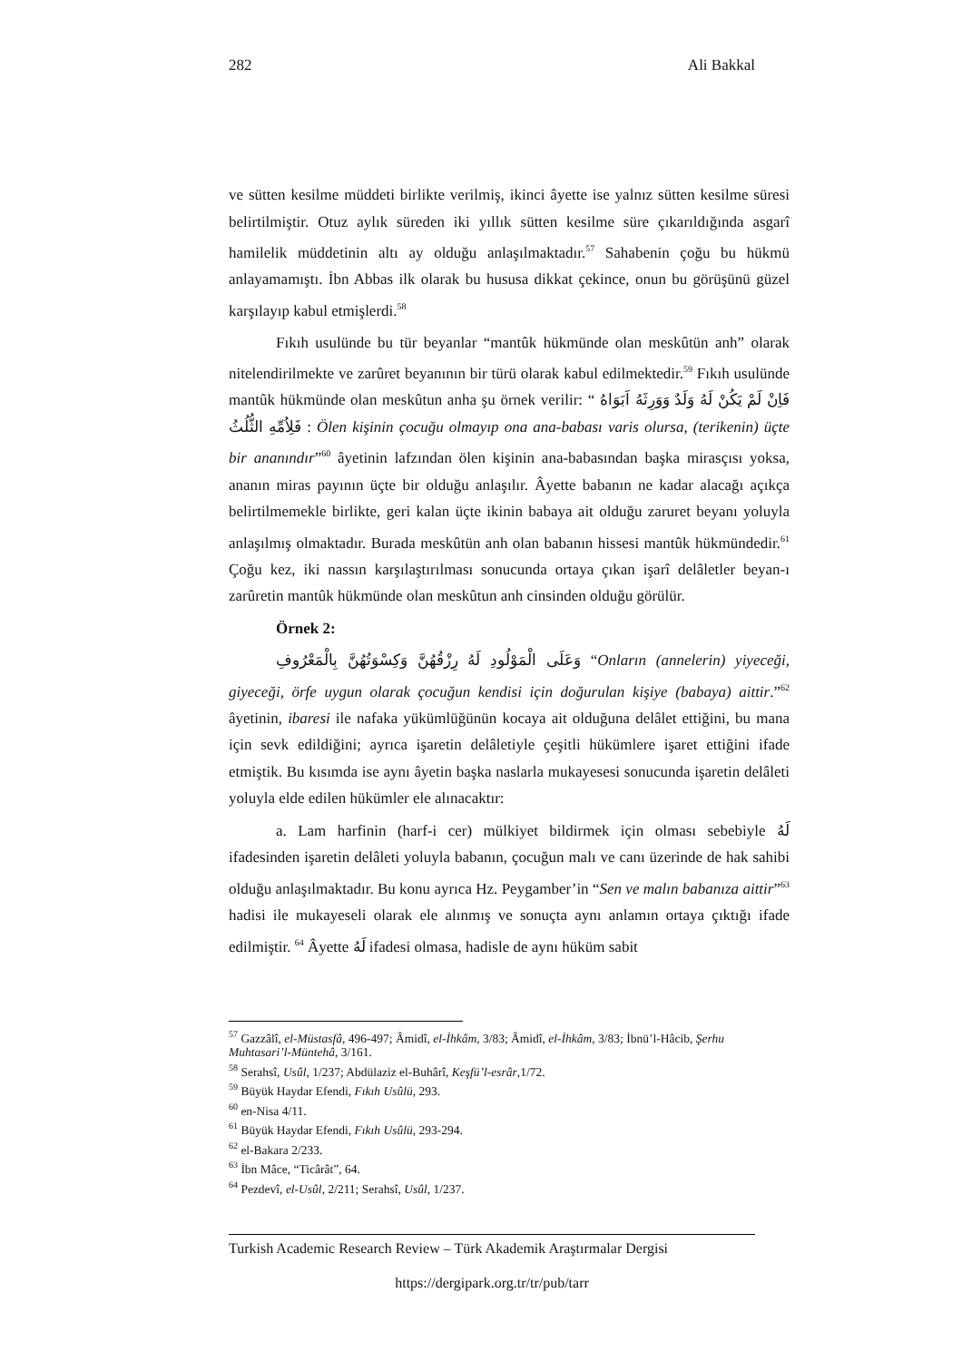282 Ali Bakkal
ve sütten kesilme müddeti birlikte verilmiş, ikinci âyette ise yalnız sütten kesilme süresi belirtilmiştir. Otuz aylık süreden iki yıllık sütten kesilme süre çıkarıldığında asgarî hamilelik müddetinin altı ay olduğu anlaşılmaktadır.<sup>57</sup> Sahabenin çoğu bu hükmü anlayamamıştı. İbn Abbas ilk olarak bu hususa dikkat çekince, onun bu görüşünü güzel karşılayıp kabul etmişlerdi.<sup>58</sup>
Fıkıh usulünde bu tür beyanlar “mantûk hükmünde olan meskûtün anh” olarak nitelendirilmekte ve zarûret beyanının bir türü olarak kabul edilmektedir.<sup>59</sup> Fıkıh usulünde mantûk hükmünde olan meskûtun anha şu örnek verilir: “ فَاِنْ لَمْ يَكُنْ لَهُ وَلَدٌ وَوَرِثَهُ اَبَوَاهُ فَلِاُمِّهِ الثُّلُثُ : Ölen kişinin çocuğu olmayıp ona ana-babası varis olursa, (terikenin) üçte bir ananındır”<sup>60</sup> âyetinin lafzından ölen kişinin ana-babasından başka mirasçısı yoksa, ananın miras payının üçte bir olduğu anlaşılır. Âyette babanın ne kadar alacağı açıkça belirtilmemekle birlikte, geri kalan üçte ikinin babaya ait olduğu zaruret beyanı yoluyla anlaşılmış olmaktadır. Burada meskûtün anh olan babanın hissesi mantûk hükmündedir.<sup>61</sup> Çoğu kez, iki nassın karşılaştırılması sonucunda ortaya çıkan işarî delâletler beyan-ı zarûretin mantûk hükmünde olan meskûtun anh cinsinden olduğu görülür.
Örnek 2:
وَعَلَى الْمَوْلُودِ لَهُ رِزْقُهُنَّ وَكِسْوَتُهُنَّ بِالْمَعْرُوفِ “Onların (annelerin) yiyeceği, giyeceği, örfe uygun olarak çocuğun kendisi için doğurulan kişiye (babaya) aittir.”<sup>62</sup> âyetinin, ibaresi ile nafaka yükümlüğünün kocaya ait olduğuna delâlet ettiğini, bu mana için sevk edildiğini; ayrıca işaretin delâletiyle çeşitli hükümlere işaret ettiğini ifade etmiştik. Bu kısımda ise aynı âyetin başka naslarla mukayesesi sonucunda işaretin delâleti yoluyla elde edilen hükümler ele alınacaktır:
a. Lam harfinin (harf-i cer) mülkiyet bildirmek için olması sebebiyle لَهُ ifadesinden işaretin delâleti yoluyla babanın, çocuğun malı ve canı üzerinde de hak sahibi olduğu anlaşılmaktadır. Bu konu ayrıca Hz. Peygamber’in “Sen ve malın babanıza aittir”<sup>63</sup> hadisi ile mukayeseli olarak ele alınmış ve sonuçta aynı anlamın ortaya çıktığı ifade edilmiştir. <sup>64</sup> Âyette لَهُ ifadesi olmasa, hadisle de aynı hüküm sabit
<sup>57</sup> Gazzâlî, el-Müstasfâ, 496-497; Âmidî, el-İhkâm, 3/83; Âmidî, el-İhkâm, 3/83; İbnü’l-Hâcib, Şerhu Muhtasari’l-Müntehâ, 3/161.
<sup>58</sup> Serahsî, Usûl, 1/237; Abdülaziz el-Buhârî, Keşfü’l-esrâr,1/72.
<sup>59</sup> Büyük Haydar Efendi, Fıkıh Usûlü, 293.
<sup>60</sup> en-Nisa 4/11.
<sup>61</sup> Büyük Haydar Efendi, Fıkıh Usûlü, 293-294.
<sup>62</sup> el-Bakara 2/233.
<sup>63</sup> İbn Mâce, “Ticârât”, 64.
<sup>64</sup> Pezdevî, el-Usûl, 2/211; Serahsî, Usûl, 1/237.
Turkish Academic Research Review – Türk Akademik Araştırmalar Dergisi
https://dergipark.org.tr/tr/pub/tarr